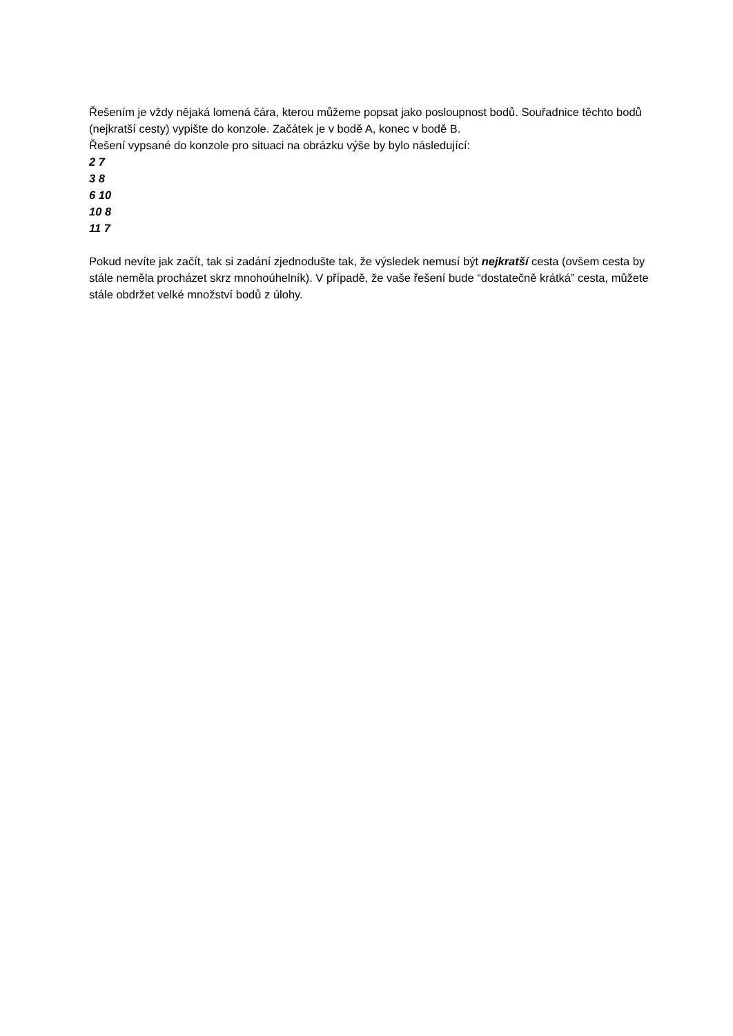Řešením je vždy nějaká lomená čára, kterou můžeme popsat jako posloupnost bodů. Souřadnice těchto bodů (nejkratší cesty) vypište do konzole. Začátek je v bodě A, konec v bodě B.
Řešení vypsané do konzole pro situaci na obrázku výše by bylo následující:
2 7
3 8
6 10
10 8
11 7
Pokud nevíte jak začít, tak si zadání zjednodušte tak, že výsledek nemusí být nejkratší cesta (ovšem cesta by stále neměla procházet skrz mnohoúhelník). V případě, že vaše řešení bude “dostatečně krátká” cesta, můžete stále obdržet velké množství bodů z úlohy.